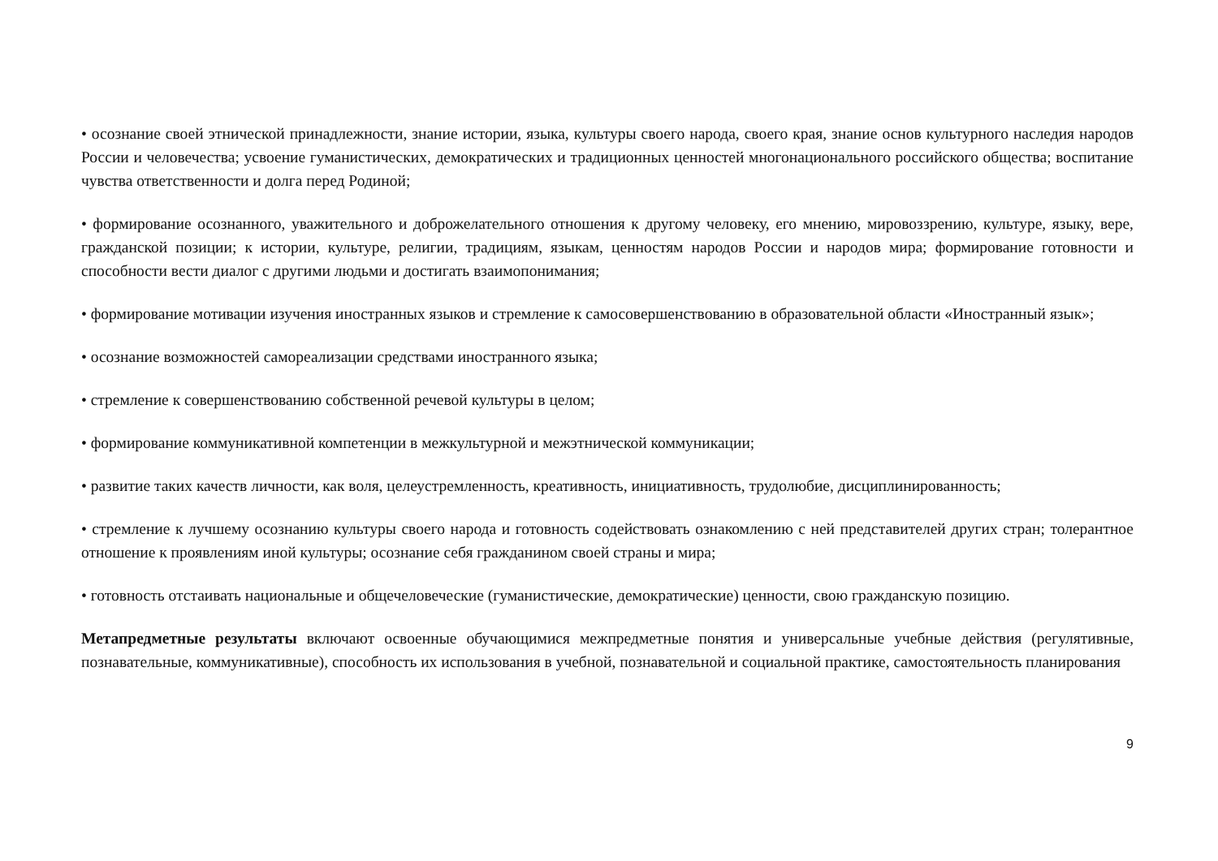• осознание своей этнической принадлежности, знание истории, языка, культуры своего народа, своего края, знание основ культурного наследия народов России и человечества; усвоение гуманистических, демократических и традиционных ценностей многонационального российского общества; воспитание чувства ответственности и долга перед Родиной;
• формирование осознанного, уважительного и доброжелательного отношения к другому человеку, его мнению, мировоззрению, культуре, языку, вере, гражданской позиции; к истории, культуре, религии, традициям, языкам, ценностям народов России и народов мира; формирование готовности и способности вести диалог с другими людьми и достигать взаимопонимания;
• формирование мотивации изучения иностранных языков и стремление к самосовершенствованию в образовательной области «Иностранный язык»;
• осознание возможностей самореализации средствами иностранного языка;
• стремление к совершенствованию собственной речевой культуры в целом;
• формирование коммуникативной компетенции в межкультурной и межэтнической коммуникации;
• развитие таких качеств личности, как воля, целеустремленность, креативность, инициативность, трудолюбие, дисциплинированность;
• стремление к лучшему осознанию культуры своего народа и готовность содействовать ознакомлению с ней представителей других стран; толерантное отношение к проявлениям иной культуры; осознание себя гражданином своей страны и мира;
• готовность отстаивать национальные и общечеловеческие (гуманистические, демократические) ценности, свою гражданскую позицию.
Метапредметные результаты включают освоенные обучающимися межпредметные понятия и универсальные учебные действия (регулятивные, познавательные, коммуникативные), способность их использования в учебной, познавательной и социальной практике, самостоятельность планирования
9